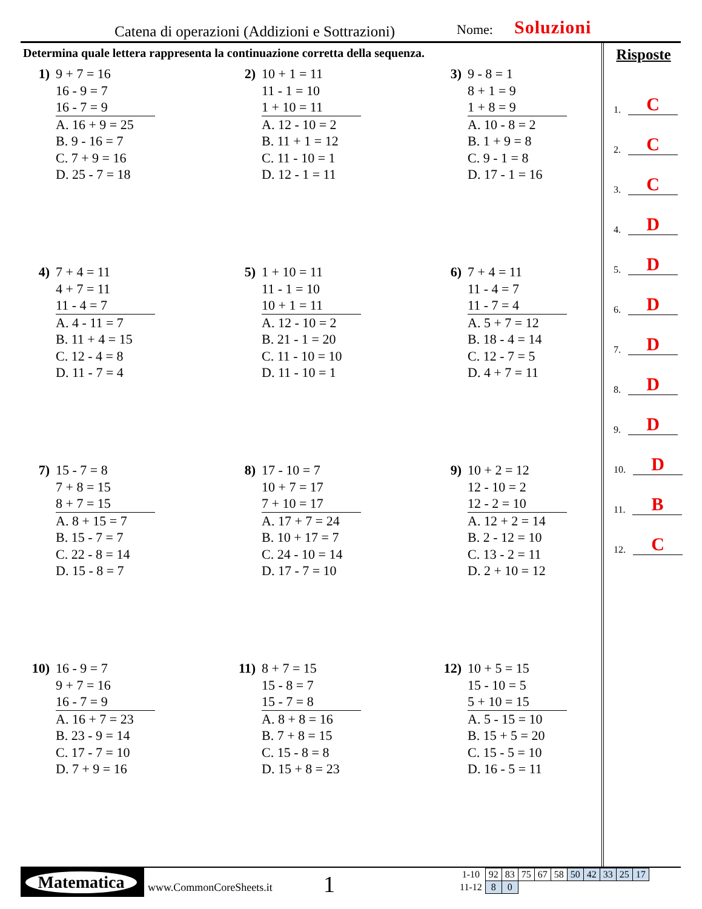Catena di operazioni (Addizioni e Sottrazioni) Nome: Soluzioni
Determina quale lettera rappresenta la continuazione corretta della sequenza.
1) 9 + 7 = 16
16 - 9 = 7
16 - 7 = 9
A. 16 + 9 = 25
B. 9 - 16 = 7
C. 7 + 9 = 16
D. 25 - 7 = 18
2) 10 + 1 = 11
11 - 1 = 10
1 + 10 = 11
A. 12 - 10 = 2
B. 11 + 1 = 12
C. 11 - 10 = 1
D. 12 - 1 = 11
3) 9 - 8 = 1
8 + 1 = 9
1 + 8 = 9
A. 10 - 8 = 2
B. 1 + 9 = 8
C. 9 - 1 = 8
D. 17 - 1 = 16
4) 7 + 4 = 11
4 + 7 = 11
11 - 4 = 7
A. 4 - 11 = 7
B. 11 + 4 = 15
C. 12 - 4 = 8
D. 11 - 7 = 4
5) 1 + 10 = 11
11 - 1 = 10
10 + 1 = 11
A. 12 - 10 = 2
B. 21 - 1 = 20
C. 11 - 10 = 10
D. 11 - 10 = 1
6) 7 + 4 = 11
11 - 4 = 7
11 - 7 = 4
A. 5 + 7 = 12
B. 18 - 4 = 14
C. 12 - 7 = 5
D. 4 + 7 = 11
7) 15 - 7 = 8
7 + 8 = 15
8 + 7 = 15
A. 8 + 15 = 7
B. 15 - 7 = 7
C. 22 - 8 = 14
D. 15 - 8 = 7
8) 17 - 10 = 7
10 + 7 = 17
7 + 10 = 17
A. 17 + 7 = 24
B. 10 + 17 = 7
C. 24 - 10 = 14
D. 17 - 7 = 10
9) 10 + 2 = 12
12 - 10 = 2
12 - 2 = 10
A. 12 + 2 = 14
B. 2 - 12 = 10
C. 13 - 2 = 11
D. 2 + 10 = 12
10) 16 - 9 = 7
9 + 7 = 16
16 - 7 = 9
A. 16 + 7 = 23
B. 23 - 9 = 14
C. 17 - 7 = 10
D. 7 + 9 = 16
11) 8 + 7 = 15
15 - 8 = 7
15 - 7 = 8
A. 8 + 8 = 16
B. 7 + 8 = 15
C. 15 - 8 = 8
D. 15 + 8 = 23
12) 10 + 5 = 15
15 - 10 = 5
5 + 10 = 15
A. 5 - 15 = 10
B. 15 + 5 = 20
C. 15 - 5 = 10
D. 16 - 5 = 11
Risposte
1. C
2. C
3. C
4. D
5. D
6. D
7. D
8. D
9. D
10. D
11. B
12. C
Matematica
www.CommonCoreSheets.it 1
| 1-10 | 92 | 83 | 75 | 67 | 58 | 50 | 42 | 33 | 25 | 17 |
| 11-12 | 8 | 0 | | | | | | | | |